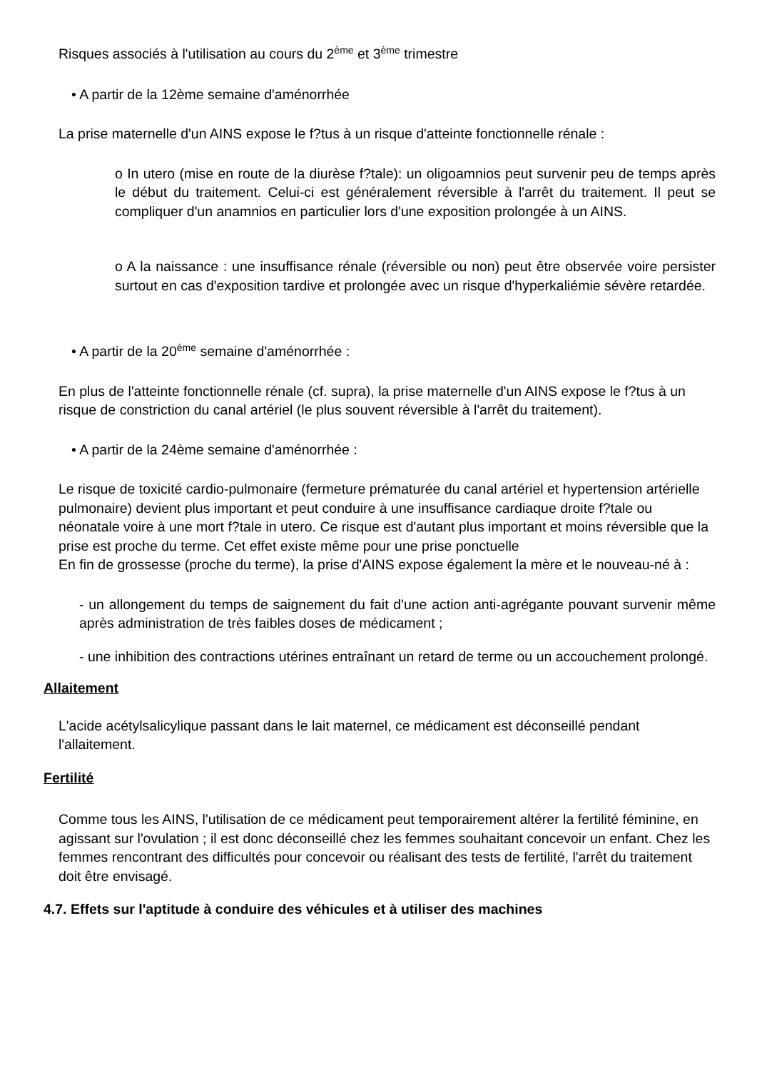Risques associés à l'utilisation au cours du 2<sup>ème</sup> et 3<sup>ème</sup> trimestre
• A partir de la 12ème semaine d'aménorrhée
La prise maternelle d'un AINS expose le f?tus à un risque d'atteinte fonctionnelle rénale :
o In utero (mise en route de la diurèse f?tale): un oligoamnios peut survenir peu de temps après le début du traitement. Celui-ci est généralement réversible à l'arrêt du traitement. Il peut se compliquer d'un anamnios en particulier lors d'une exposition prolongée à un AINS.
o A la naissance : une insuffisance rénale (réversible ou non) peut être observée voire persister surtout en cas d'exposition tardive et prolongée avec un risque d'hyperkaliémie sévère retardée.
• A partir de la 20<sup>ème</sup> semaine d'aménorrhée :
En plus de l'atteinte fonctionnelle rénale (cf. supra), la prise maternelle d'un AINS expose le f?tus à un risque de constriction du canal artériel (le plus souvent réversible à l'arrêt du traitement).
• A partir de la 24ème semaine d'aménorrhée :
Le risque de toxicité cardio-pulmonaire (fermeture prématurée du canal artériel et hypertension artérielle pulmonaire) devient plus important et peut conduire à une insuffisance cardiaque droite f?tale ou néonatale voire à une mort f?tale in utero. Ce risque est d'autant plus important et moins réversible que la prise est proche du terme. Cet effet existe même pour une prise ponctuelle
En fin de grossesse (proche du terme), la prise d'AINS expose également la mère et le nouveau-né à :
- un allongement du temps de saignement du fait d'une action anti-agrégante pouvant survenir même après administration de très faibles doses de médicament ;
- une inhibition des contractions utérines entraînant un retard de terme ou un accouchement prolongé.
Allaitement
L'acide acétylsalicylique passant dans le lait maternel, ce médicament est déconseillé pendant l'allaitement.
Fertilité
Comme tous les AINS, l'utilisation de ce médicament peut temporairement altérer la fertilité féminine, en agissant sur l'ovulation ; il est donc déconseillé chez les femmes souhaitant concevoir un enfant. Chez les femmes rencontrant des difficultés pour concevoir ou réalisant des tests de fertilité, l'arrêt du traitement doit être envisagé.
4.7. Effets sur l'aptitude à conduire des véhicules et à utiliser des machines